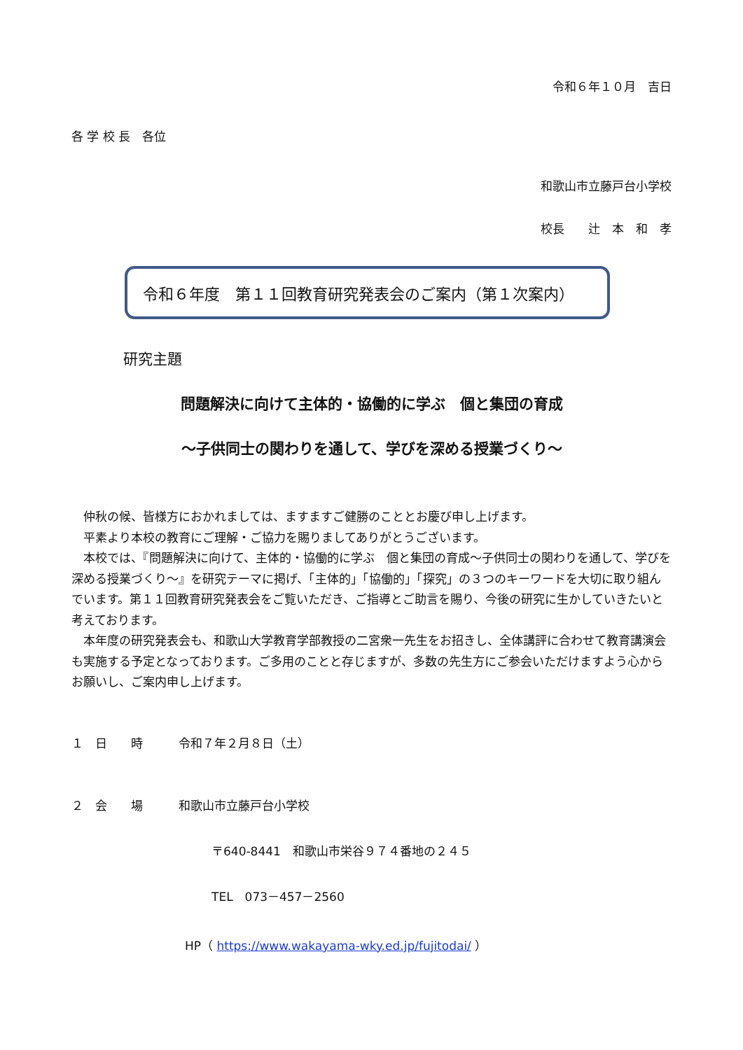令和６年１０月　吉日
各 学 校 長　各位
和歌山市立藤戸台小学校
校長　　辻　本　和　孝
令和６年度　第１１回教育研究発表会のご案内（第１次案内）
研究主題
問題解決に向けて主体的・協働的に学ぶ　個と集団の育成
～子供同士の関わりを通して、学びを深める授業づくり～
　仲秋の候、皆様方におかれましては、ますますご健勝のこととお慶び申し上げます。
　平素より本校の教育にご理解・ご協力を賜りましてありがとうございます。
　本校では、『問題解決に向けて、主体的・協働的に学ぶ　個と集団の育成～子供同士の関わりを通して、学びを深める授業づくり～』を研究テーマに掲げ、「主体的」「協働的」「探究」の３つのキーワードを大切に取り組んでいます。第１１回教育研究発表会をご覧いただき、ご指導とご助言を賜り、今後の研究に生かしていきたいと考えております。
　本年度の研究発表会も、和歌山大学教育学部教授の二宮衆一先生をお招きし、全体講評に合わせて教育講演会も実施する予定となっております。ご多用のことと存じますが、多数の先生方にご参会いただけますよう心からお願いし、ご案内申し上げます。
１　日　　時　　　令和７年２月８日（土）
２　会　　場　　　和歌山市立藤戸台小学校
〒640-8441　和歌山市栄谷９７４番地の２４５
TEL　073－457－2560
HP（ https://www.wakayama-wky.ed.jp/fujitodai/ ）